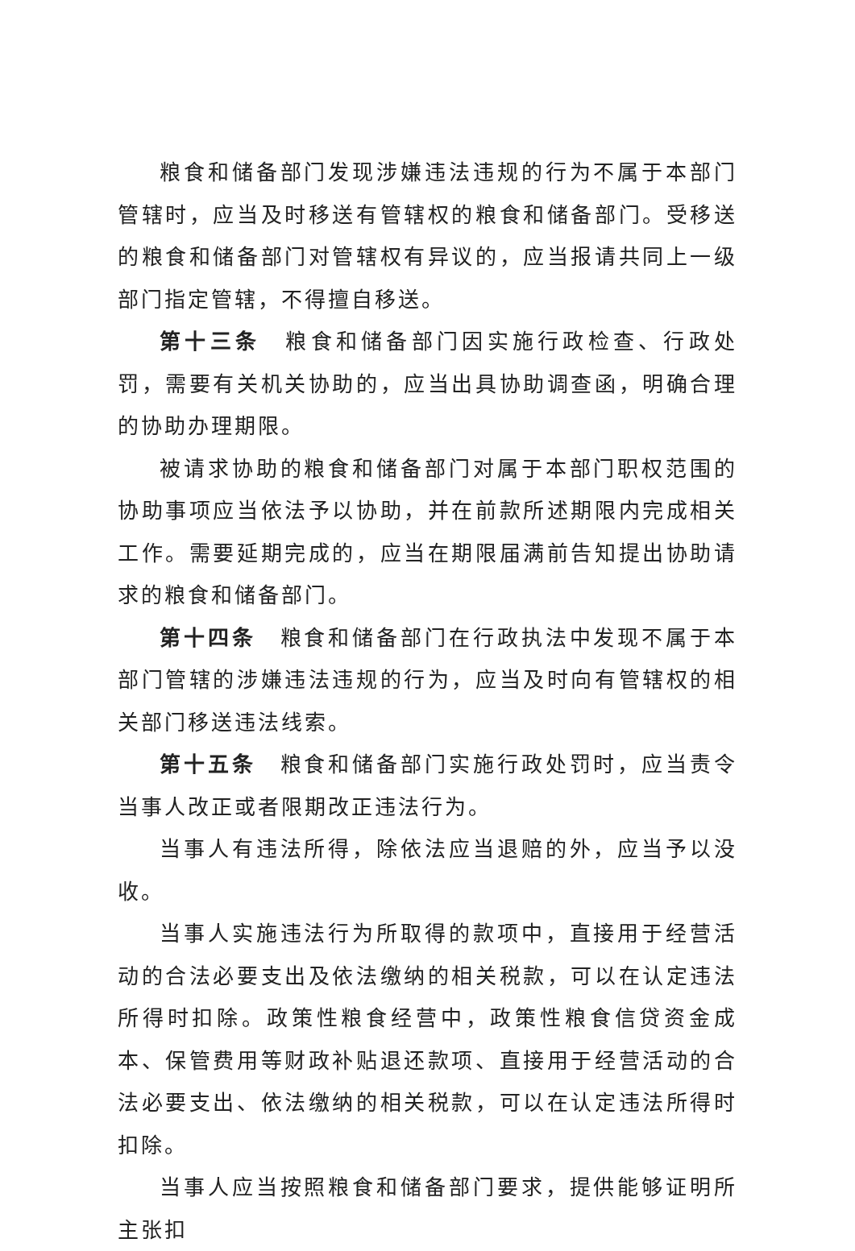粮食和储备部门发现涉嫌违法违规的行为不属于本部门管辖时，应当及时移送有管辖权的粮食和储备部门。受移送的粮食和储备部门对管辖权有异议的，应当报请共同上一级部门指定管辖，不得擅自移送。
第十三条　粮食和储备部门因实施行政检查、行政处罚，需要有关机关协助的，应当出具协助调查函，明确合理的协助办理期限。
被请求协助的粮食和储备部门对属于本部门职权范围的协助事项应当依法予以协助，并在前款所述期限内完成相关工作。需要延期完成的，应当在期限届满前告知提出协助请求的粮食和储备部门。
第十四条　粮食和储备部门在行政执法中发现不属于本部门管辖的涉嫌违法违规的行为，应当及时向有管辖权的相关部门移送违法线索。
第十五条　粮食和储备部门实施行政处罚时，应当责令当事人改正或者限期改正违法行为。
当事人有违法所得，除依法应当退赔的外，应当予以没收。
当事人实施违法行为所取得的款项中，直接用于经营活动的合法必要支出及依法缴纳的相关税款，可以在认定违法所得时扣除。政策性粮食经营中，政策性粮食信贷资金成本、保管费用等财政补贴退还款项、直接用于经营活动的合法必要支出、依法缴纳的相关税款，可以在认定违法所得时扣除。
当事人应当按照粮食和储备部门要求，提供能够证明所主张扣